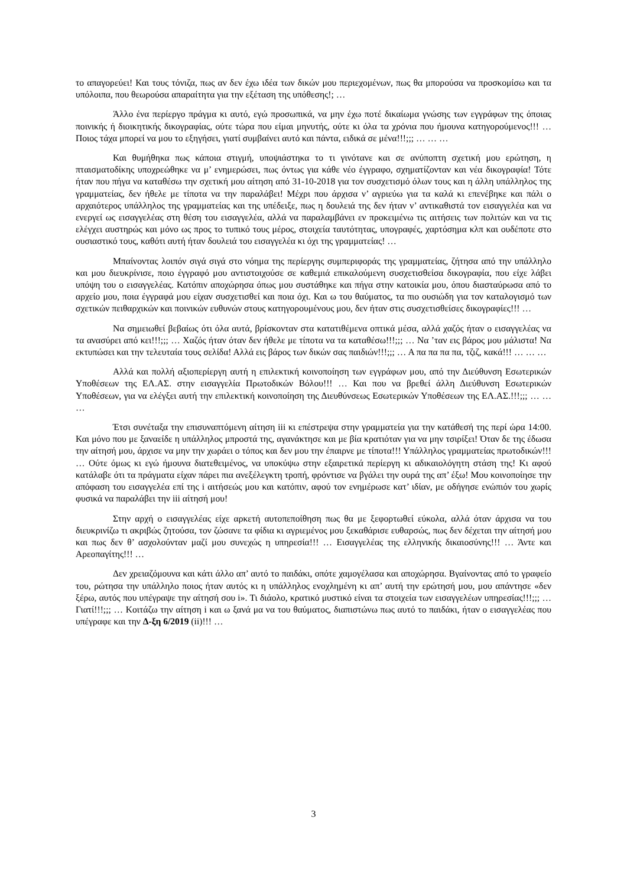το απαγορεύει! Και τους τόνιζα, πως αν δεν έχω ιδέα των δικών μου περιεχομένων, πως θα μπορούσα να προσκομίσω και τα υπόλοιπα, που θεωρούσα απαραίτητα για την εξέταση της υπόθεσης!; …
Άλλο ένα περίεργο πράγμα κι αυτό, εγώ προσωπικά, να μην έχω ποτέ δικαίωμα γνώσης των εγγράφων της όποιας ποινικής ή διοικητικής δικογραφίας, ούτε τώρα που είμαι μηνυτής, ούτε κι όλα τα χρόνια που ήμουνα κατηγορούμενος!!! … Ποιος τάχα μπορεί να μου το εξηγήσει, γιατί συμβαίνει αυτό και πάντα, ειδικά σε μένα!!!;;; … … …
Και θυμήθηκα πως κάποια στιγμή, υποψιάστηκα το τι γινότανε και σε ανύποπτη σχετική μου ερώτηση, η πταισματοδίκης υποχρεώθηκε να μ’ ενημερώσει, πως όντως για κάθε νέο έγγραφο, σχηματίζονταν και νέα δικογραφία! Τότε ήταν που πήγα να καταθέσω την σχετική μου αίτηση από 31-10-2018 για τον συσχετισμό όλων τους και η άλλη υπάλληλος της γραμματείας, δεν ήθελε με τίποτα να την παραλάβει! Μέχρι που άρχισα ν’ αγριεύω για τα καλά κι επενέβηκε και πάλι ο αρχαιότερος υπάλληλος της γραμματείας και της υπέδειξε, πως η δουλειά της δεν ήταν ν’ αντικαθιστά τον εισαγγελέα και να ενεργεί ως εισαγγελέας στη θέση του εισαγγελέα, αλλά να παραλαμβάνει εν προκειμένω τις αιτήσεις των πολιτών και να τις ελέγχει αυστηρώς και μόνο ως προς το τυπικό τους μέρος, στοιχεία ταυτότητας, υπογραφές, χαρτόσημα κλπ και ουδέποτε στο ουσιαστικό τους, καθότι αυτή ήταν δουλειά του εισαγγελέα κι όχι της γραμματείας! …
Μπαίνοντας λοιπόν σιγά σιγά στο νόημα της περίεργης συμπεριφοράς της γραμματείας, ζήτησα από την υπάλληλο και μου διευκρίνισε, ποιο έγγραφό μου αντιστοιχούσε σε καθεμιά επικαλούμενη συσχετισθείσα δικογραφία, που είχε λάβει υπόψη του ο εισαγγελέας. Κατόπιν αποχώρησα όπως μου συστάθηκε και πήγα στην κατοικία μου, όπου διασταύρωσα από το αρχείο μου, ποια έγγραφά μου είχαν συσχετισθεί και ποια όχι. Και ω του θαύματος, τα πιο ουσιώδη για τον καταλογισμό των σχετικών πειθαρχικών και ποινικών ευθυνών στους κατηγορουμένους μου, δεν ήταν στις συσχετισθείσες δικογραφίες!!! …
Να σημειωθεί βεβαίως ότι όλα αυτά, βρίσκονταν στα κατατιθέμενα οπτικά μέσα, αλλά χαζός ήταν ο εισαγγελέας να τα ανασύρει από κει!!!;;; … Χαζός ήταν όταν δεν ήθελε με τίποτα να τα καταθέσω!!!;;; … Να ’ταν εις βάρος μου μάλιστα! Να εκτυπώσει και την τελευταία τους σελίδα! Αλλά εις βάρος των δικών σας παιδιών!!!;;; … Α πα πα πα πα, τζιζ, κακά!!! … … …
Αλλά και πολλή αξιοπερίεργη αυτή η επιλεκτική κοινοποίηση των εγγράφων μου, από την Διεύθυνση Εσωτερικών Υποθέσεων της ΕΛ.ΑΣ. στην εισαγγελία Πρωτοδικών Βόλου!!! … Και που να βρεθεί άλλη Διεύθυνση Εσωτερικών Υποθέσεων, για να ελέγξει αυτή την επιλεκτική κοινοποίηση της Διευθύνσεως Εσωτερικών Υποθέσεων της ΕΛ.ΑΣ.!!!;;; … … …
Έτσι συνέταξα την επισυναπτόμενη αίτηση iii κι επέστρεψα στην γραμματεία για την κατάθεσή της περί ώρα 14:00. Και μόνο που με ξαναείδε η υπάλληλος μπροστά της, αγανάκτησε και με βία κρατιόταν για να μην τσιρίξει! Όταν δε της έδωσα την αίτησή μου, άρχισε να μην την χωράει ο τόπος και δεν μου την έπαιρνε με τίποτα!!! Υπάλληλος γραμματείας πρωτοδικών!!! … Ούτε όμως κι εγώ ήμουνα διατεθειμένος, να υποκύψω στην εξαιρετικά περίεργη κι αδικαιολόγητη στάση της! Κι αφού κατάλαβε ότι τα πράγματα είχαν πάρει πια ανεξέλεγκτη τροπή, φρόντισε να βγάλει την ουρά της απ’ έξω! Μου κοινοποίησε την απόφαση του εισαγγελέα επί της i αιτήσεώς μου και κατόπιν, αφού τον ενημέρωσε κατ’ ιδίαν, με οδήγησε ενώπιόν του χωρίς φυσικά να παραλάβει την iii αίτησή μου!
Στην αρχή ο εισαγγελέας είχε αρκετή αυτοπεποίθηση πως θα με ξεφορτωθεί εύκολα, αλλά όταν άρχισα να του διευκρινίζω τι ακριβώς ζητούσα, τον ζώσανε τα φίδια κι αγριεμένος μου ξεκαθάρισε ευθαρσώς, πως δεν δέχεται την αίτησή μου και πως δεν θ’ ασχολούνταν μαζί μου συνεχώς η υπηρεσία!!! … Εισαγγελέας της ελληνικής δικαιοσύνης!!! … Άντε και Αρεοπαγίτης!!! …
Δεν χρειαζόμουνα και κάτι άλλο απ’ αυτό το παιδάκι, οπότε χαμογέλασα και αποχώρησα. Βγαίνοντας από το γραφείο του, ρώτησα την υπάλληλο ποιος ήταν αυτός κι η υπάλληλος ενοχλημένη κι απ’ αυτή την ερώτησή μου, μου απάντησε «δεν ξέρω, αυτός που υπέγραψε την αίτησή σου i». Τι διάολο, κρατικό μυστικό είναι τα στοιχεία των εισαγγελέων υπηρεσίας!!!;;; … Γιατί!!!;;; … Κοιτάζω την αίτηση i και ω ξανά μα να του θαύματος, διαπιστώνω πως αυτό το παιδάκι, ήταν ο εισαγγελέας που υπέγραφε και την Δ-ξη 6/2019 (ii)!!! …
3